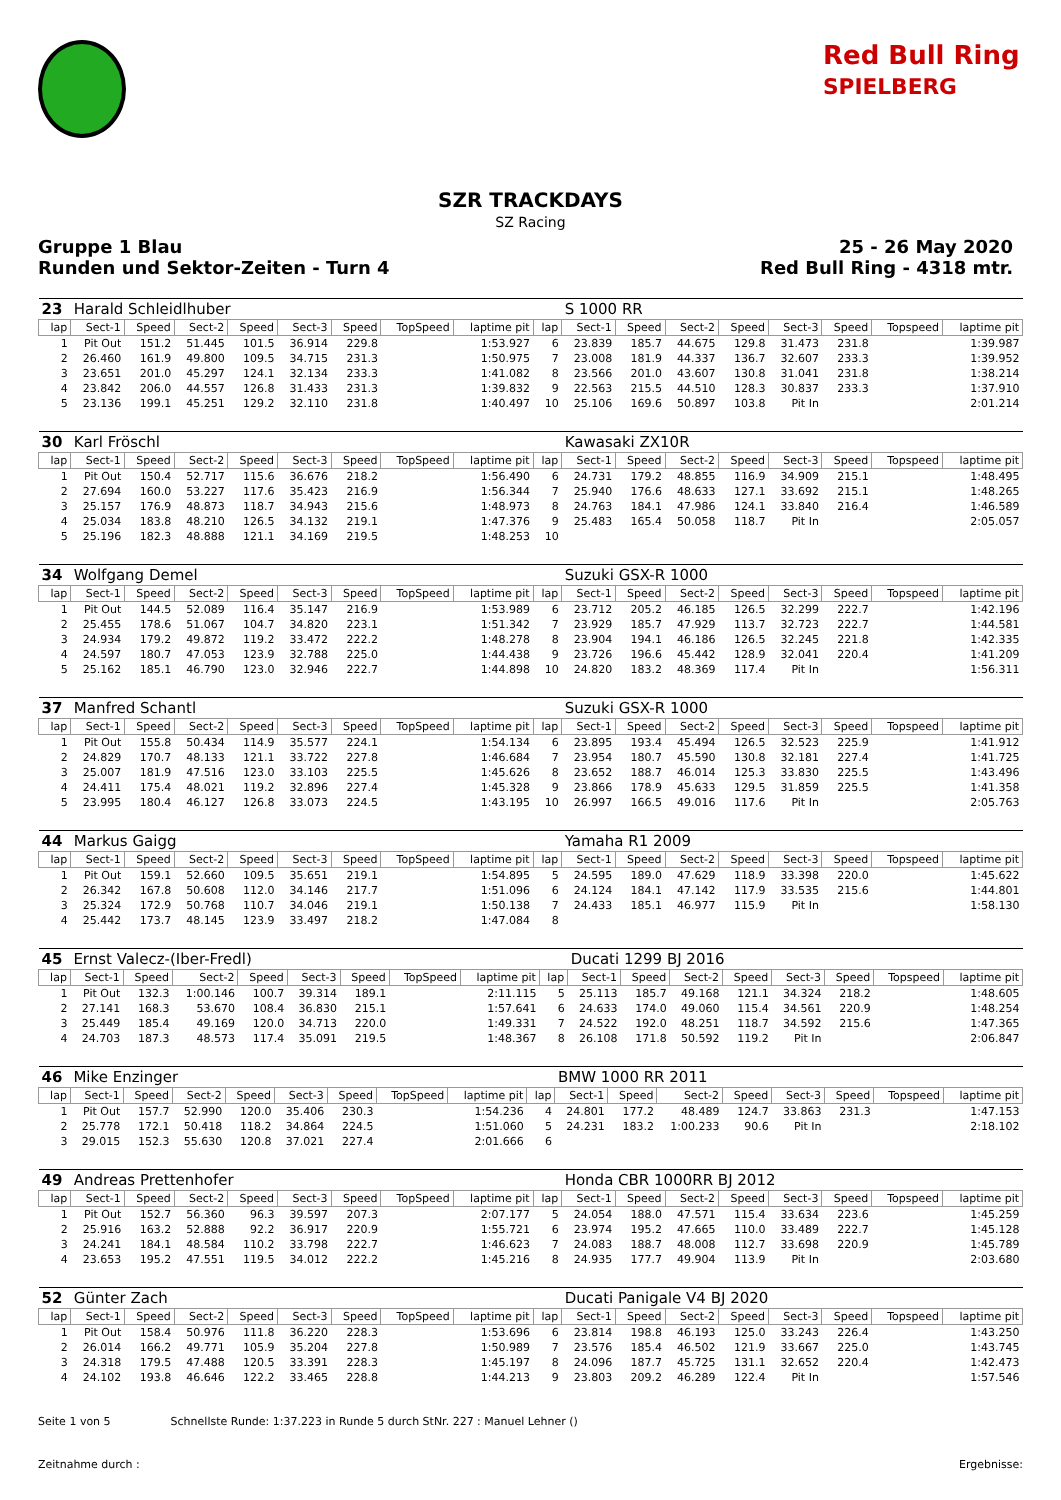Red Bull Ring
SPIELBERG
SZR TRACKDAYS
SZ Racing
Gruppe 1 Blau
Runden und Sektor-Zeiten - Turn 4
25 - 26 May 2020
Red Bull Ring - 4318 mtr.
| 23 | Harald Schleidlhuber | | | | | | | | | S 1000 RR | | | | | | | |
| lap | Sect-1 | Speed | Sect-2 | Speed | Sect-3 | Speed | TopSpeed | laptime pit | lap | Sect-1 | Speed | Sect-2 | Speed | Sect-3 | Speed | Topspeed | laptime pit |
| 1 | Pit Out | 151.2 | 51.445 | 101.5 | 36.914 | 229.8 | | 1:53.927 | 6 | 23.839 | 185.7 | 44.675 | 129.8 | 31.473 | 231.8 | | 1:39.987 |
| 2 | 26.460 | 161.9 | 49.800 | 109.5 | 34.715 | 231.3 | | 1:50.975 | 7 | 23.008 | 181.9 | 44.337 | 136.7 | 32.607 | 233.3 | | 1:39.952 |
| 3 | 23.651 | 201.0 | 45.297 | 124.1 | 32.134 | 233.3 | | 1:41.082 | 8 | 23.566 | 201.0 | 43.607 | 130.8 | 31.041 | 231.8 | | 1:38.214 |
| 4 | 23.842 | 206.0 | 44.557 | 126.8 | 31.433 | 231.3 | | 1:39.832 | 9 | 22.563 | 215.5 | 44.510 | 128.3 | 30.837 | 233.3 | | 1:37.910 |
| 5 | 23.136 | 199.1 | 45.251 | 129.2 | 32.110 | 231.8 | | 1:40.497 | 10 | 25.106 | 169.6 | 50.897 | 103.8 | Pit In | | | 2:01.214 |
| 30 | Karl Fröschl | | | | | | | | | Kawasaki ZX10R | | | | | | | |
| lap | Sect-1 | Speed | Sect-2 | Speed | Sect-3 | Speed | TopSpeed | laptime pit | lap | Sect-1 | Speed | Sect-2 | Speed | Sect-3 | Speed | Topspeed | laptime pit |
| 1 | Pit Out | 150.4 | 52.717 | 115.6 | 36.676 | 218.2 | | 1:56.490 | 6 | 24.731 | 179.2 | 48.855 | 116.9 | 34.909 | 215.1 | | 1:48.495 |
| 2 | 27.694 | 160.0 | 53.227 | 117.6 | 35.423 | 216.9 | | 1:56.344 | 7 | 25.940 | 176.6 | 48.633 | 127.1 | 33.692 | 215.1 | | 1:48.265 |
| 3 | 25.157 | 176.9 | 48.873 | 118.7 | 34.943 | 215.6 | | 1:48.973 | 8 | 24.763 | 184.1 | 47.986 | 124.1 | 33.840 | 216.4 | | 1:46.589 |
| 4 | 25.034 | 183.8 | 48.210 | 126.5 | 34.132 | 219.1 | | 1:47.376 | 9 | 25.483 | 165.4 | 50.058 | 118.7 | Pit In | | | 2:05.057 |
| 5 | 25.196 | 182.3 | 48.888 | 121.1 | 34.169 | 219.5 | | 1:48.253 | 10 | | | | | | | | |
| 34 | Wolfgang Demel | | | | | | | | | Suzuki GSX-R 1000 | | | | | | | |
| lap | Sect-1 | Speed | Sect-2 | Speed | Sect-3 | Speed | TopSpeed | laptime pit | lap | Sect-1 | Speed | Sect-2 | Speed | Sect-3 | Speed | Topspeed | laptime pit |
| 1 | Pit Out | 144.5 | 52.089 | 116.4 | 35.147 | 216.9 | | 1:53.989 | 6 | 23.712 | 205.2 | 46.185 | 126.5 | 32.299 | 222.7 | | 1:42.196 |
| 2 | 25.455 | 178.6 | 51.067 | 104.7 | 34.820 | 223.1 | | 1:51.342 | 7 | 23.929 | 185.7 | 47.929 | 113.7 | 32.723 | 222.7 | | 1:44.581 |
| 3 | 24.934 | 179.2 | 49.872 | 119.2 | 33.472 | 222.2 | | 1:48.278 | 8 | 23.904 | 194.1 | 46.186 | 126.5 | 32.245 | 221.8 | | 1:42.335 |
| 4 | 24.597 | 180.7 | 47.053 | 123.9 | 32.788 | 225.0 | | 1:44.438 | 9 | 23.726 | 196.6 | 45.442 | 128.9 | 32.041 | 220.4 | | 1:41.209 |
| 5 | 25.162 | 185.1 | 46.790 | 123.0 | 32.946 | 222.7 | | 1:44.898 | 10 | 24.820 | 183.2 | 48.369 | 117.4 | Pit In | | | 1:56.311 |
| 37 | Manfred Schantl | | | | | | | | | Suzuki GSX-R 1000 | | | | | | | |
| lap | Sect-1 | Speed | Sect-2 | Speed | Sect-3 | Speed | TopSpeed | laptime pit | lap | Sect-1 | Speed | Sect-2 | Speed | Sect-3 | Speed | Topspeed | laptime pit |
| 1 | Pit Out | 155.8 | 50.434 | 114.9 | 35.577 | 224.1 | | 1:54.134 | 6 | 23.895 | 193.4 | 45.494 | 126.5 | 32.523 | 225.9 | | 1:41.912 |
| 2 | 24.829 | 170.7 | 48.133 | 121.1 | 33.722 | 227.8 | | 1:46.684 | 7 | 23.954 | 180.7 | 45.590 | 130.8 | 32.181 | 227.4 | | 1:41.725 |
| 3 | 25.007 | 181.9 | 47.516 | 123.0 | 33.103 | 225.5 | | 1:45.626 | 8 | 23.652 | 188.7 | 46.014 | 125.3 | 33.830 | 225.5 | | 1:43.496 |
| 4 | 24.411 | 175.4 | 48.021 | 119.2 | 32.896 | 227.4 | | 1:45.328 | 9 | 23.866 | 178.9 | 45.633 | 129.5 | 31.859 | 225.5 | | 1:41.358 |
| 5 | 23.995 | 180.4 | 46.127 | 126.8 | 33.073 | 224.5 | | 1:43.195 | 10 | 26.997 | 166.5 | 49.016 | 117.6 | Pit In | | | 2:05.763 |
| 44 | Markus Gaigg | | | | | | | | | Yamaha R1 2009 | | | | | | | |
| lap | Sect-1 | Speed | Sect-2 | Speed | Sect-3 | Speed | TopSpeed | laptime pit | lap | Sect-1 | Speed | Sect-2 | Speed | Sect-3 | Speed | Topspeed | laptime pit |
| 1 | Pit Out | 159.1 | 52.660 | 109.5 | 35.651 | 219.1 | | 1:54.895 | 5 | 24.595 | 189.0 | 47.629 | 118.9 | 33.398 | 220.0 | | 1:45.622 |
| 2 | 26.342 | 167.8 | 50.608 | 112.0 | 34.146 | 217.7 | | 1:51.096 | 6 | 24.124 | 184.1 | 47.142 | 117.9 | 33.535 | 215.6 | | 1:44.801 |
| 3 | 25.324 | 172.9 | 50.768 | 110.7 | 34.046 | 219.1 | | 1:50.138 | 7 | 24.433 | 185.1 | 46.977 | 115.9 | Pit In | | | 1:58.130 |
| 4 | 25.442 | 173.7 | 48.145 | 123.9 | 33.497 | 218.2 | | 1:47.084 | 8 | | | | | | | | |
| 45 | Ernst Valecz-(Iber-Fredl) | | | | | | | | | Ducati 1299 BJ 2016 | | | | | | | |
| lap | Sect-1 | Speed | Sect-2 | Speed | Sect-3 | Speed | TopSpeed | laptime pit | lap | Sect-1 | Speed | Sect-2 | Speed | Sect-3 | Speed | Topspeed | laptime pit |
| 1 | Pit Out | 132.3 | 1:00.146 | 100.7 | 39.314 | 189.1 | | 2:11.115 | 5 | 25.113 | 185.7 | 49.168 | 121.1 | 34.324 | 218.2 | | 1:48.605 |
| 2 | 27.141 | 168.3 | 53.670 | 108.4 | 36.830 | 215.1 | | 1:57.641 | 6 | 24.633 | 174.0 | 49.060 | 115.4 | 34.561 | 220.9 | | 1:48.254 |
| 3 | 25.449 | 185.4 | 49.169 | 120.0 | 34.713 | 220.0 | | 1:49.331 | 7 | 24.522 | 192.0 | 48.251 | 118.7 | 34.592 | 215.6 | | 1:47.365 |
| 4 | 24.703 | 187.3 | 48.573 | 117.4 | 35.091 | 219.5 | | 1:48.367 | 8 | 26.108 | 171.8 | 50.592 | 119.2 | Pit In | | | 2:06.847 |
| 46 | Mike Enzinger | | | | | | | | | BMW 1000 RR 2011 | | | | | | | |
| lap | Sect-1 | Speed | Sect-2 | Speed | Sect-3 | Speed | TopSpeed | laptime pit | lap | Sect-1 | Speed | Sect-2 | Speed | Sect-3 | Speed | Topspeed | laptime pit |
| 1 | Pit Out | 157.7 | 52.990 | 120.0 | 35.406 | 230.3 | | 1:54.236 | 4 | 24.801 | 177.2 | 48.489 | 124.7 | 33.863 | 231.3 | | 1:47.153 |
| 2 | 25.778 | 172.1 | 50.418 | 118.2 | 34.864 | 224.5 | | 1:51.060 | 5 | 24.231 | 183.2 | 1:00.233 | 90.6 | Pit In | | | 2:18.102 |
| 3 | 29.015 | 152.3 | 55.630 | 120.8 | 37.021 | 227.4 | | 2:01.666 | 6 | | | | | | | | |
| 49 | Andreas Prettenhofer | | | | | | | | | Honda CBR 1000RR BJ 2012 | | | | | | | |
| lap | Sect-1 | Speed | Sect-2 | Speed | Sect-3 | Speed | TopSpeed | laptime pit | lap | Sect-1 | Speed | Sect-2 | Speed | Sect-3 | Speed | Topspeed | laptime pit |
| 1 | Pit Out | 152.7 | 56.360 | 96.3 | 39.597 | 207.3 | | 2:07.177 | 5 | 24.054 | 188.0 | 47.571 | 115.4 | 33.634 | 223.6 | | 1:45.259 |
| 2 | 25.916 | 163.2 | 52.888 | 92.2 | 36.917 | 220.9 | | 1:55.721 | 6 | 23.974 | 195.2 | 47.665 | 110.0 | 33.489 | 222.7 | | 1:45.128 |
| 3 | 24.241 | 184.1 | 48.584 | 110.2 | 33.798 | 222.7 | | 1:46.623 | 7 | 24.083 | 188.7 | 48.008 | 112.7 | 33.698 | 220.9 | | 1:45.789 |
| 4 | 23.653 | 195.2 | 47.551 | 119.5 | 34.012 | 222.2 | | 1:45.216 | 8 | 24.935 | 177.7 | 49.904 | 113.9 | Pit In | | | 2:03.680 |
| 52 | Günter Zach | | | | | | | | | Ducati Panigale V4 BJ 2020 | | | | | | | |
| lap | Sect-1 | Speed | Sect-2 | Speed | Sect-3 | Speed | TopSpeed | laptime pit | lap | Sect-1 | Speed | Sect-2 | Speed | Sect-3 | Speed | Topspeed | laptime pit |
| 1 | Pit Out | 158.4 | 50.976 | 111.8 | 36.220 | 228.3 | | 1:53.696 | 6 | 23.814 | 198.8 | 46.193 | 125.0 | 33.243 | 226.4 | | 1:43.250 |
| 2 | 26.014 | 166.2 | 49.771 | 105.9 | 35.204 | 227.8 | | 1:50.989 | 7 | 23.576 | 185.4 | 46.502 | 121.9 | 33.667 | 225.0 | | 1:43.745 |
| 3 | 24.318 | 179.5 | 47.488 | 120.5 | 33.391 | 228.3 | | 1:45.197 | 8 | 24.096 | 187.7 | 45.725 | 131.1 | 32.652 | 220.4 | | 1:42.473 |
| 4 | 24.102 | 193.8 | 46.646 | 122.2 | 33.465 | 228.8 | | 1:44.213 | 9 | 23.803 | 209.2 | 46.289 | 122.4 | Pit In | | | 1:57.546 |
Seite 1 von 5 Schnellste Runde: 1:37.223 in Runde 5 durch StNr. 227 : Manuel Lehner ()
Zeitnahme durch : Ergebnisse: